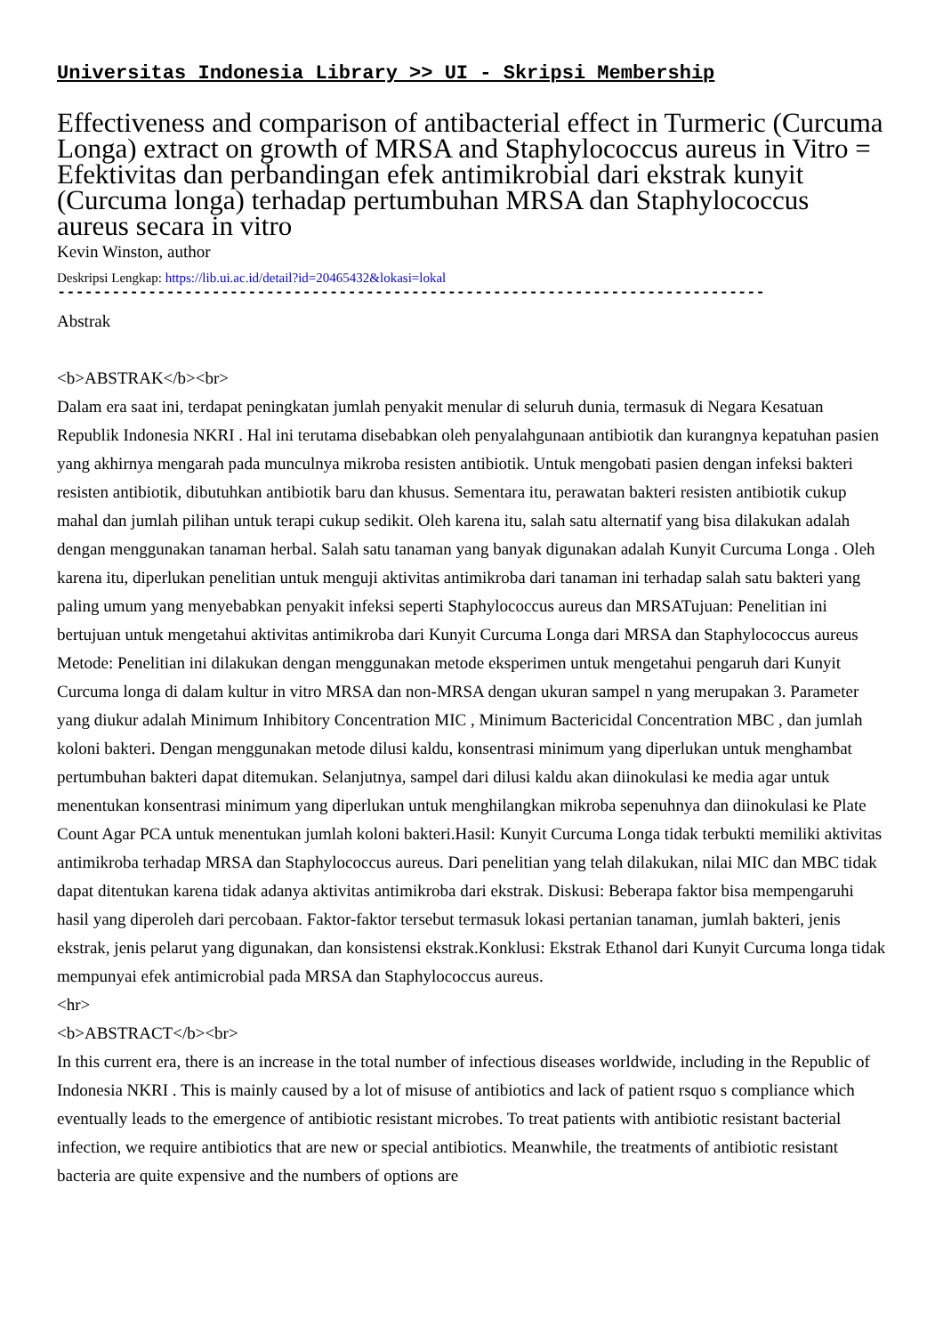Universitas Indonesia Library >> UI - Skripsi Membership
Effectiveness and comparison of antibacterial effect in Turmeric (Curcuma Longa) extract on growth of MRSA and Staphylococcus aureus in Vitro = Efektivitas dan perbandingan efek antimikrobial dari ekstrak kunyit (Curcuma longa) terhadap pertumbuhan MRSA dan Staphylococcus aureus secara in vitro
Kevin Winston, author
Deskripsi Lengkap: https://lib.ui.ac.id/detail?id=20465432&lokasi=lokal
------------------------------------------------------------------------------
Abstrak
<b>ABSTRAK</b><br>
Dalam era saat ini, terdapat peningkatan jumlah penyakit menular di seluruh dunia, termasuk di Negara Kesatuan Republik Indonesia NKRI . Hal ini terutama disebabkan oleh penyalahgunaan antibiotik dan kurangnya kepatuhan pasien yang akhirnya mengarah pada munculnya mikroba resisten antibiotik. Untuk mengobati pasien dengan infeksi bakteri resisten antibiotik, dibutuhkan antibiotik baru dan khusus. Sementara itu, perawatan bakteri resisten antibiotik cukup mahal dan jumlah pilihan untuk terapi cukup sedikit. Oleh karena itu, salah satu alternatif yang bisa dilakukan adalah dengan menggunakan tanaman herbal. Salah satu tanaman yang banyak digunakan adalah Kunyit Curcuma Longa . Oleh karena itu, diperlukan penelitian untuk menguji aktivitas antimikroba dari tanaman ini terhadap salah satu bakteri yang paling umum yang menyebabkan penyakit infeksi seperti Staphylococcus aureus dan MRSATujuan: Penelitian ini bertujuan untuk mengetahui aktivitas antimikroba dari Kunyit Curcuma Longa dari MRSA dan Staphylococcus aureus Metode: Penelitian ini dilakukan dengan menggunakan metode eksperimen untuk mengetahui pengaruh dari Kunyit Curcuma longa di dalam kultur in vitro MRSA dan non-MRSA dengan ukuran sampel n yang merupakan 3. Parameter yang diukur adalah Minimum Inhibitory Concentration MIC , Minimum Bactericidal Concentration MBC , dan jumlah koloni bakteri. Dengan menggunakan metode dilusi kaldu, konsentrasi minimum yang diperlukan untuk menghambat pertumbuhan bakteri dapat ditemukan. Selanjutnya, sampel dari dilusi kaldu akan diinokulasi ke media agar untuk menentukan konsentrasi minimum yang diperlukan untuk menghilangkan mikroba sepenuhnya dan diinokulasi ke Plate Count Agar PCA untuk menentukan jumlah koloni bakteri.Hasil: Kunyit Curcuma Longa tidak terbukti memiliki aktivitas antimikroba terhadap MRSA dan Staphylococcus aureus. Dari penelitian yang telah dilakukan, nilai MIC dan MBC tidak dapat ditentukan karena tidak adanya aktivitas antimikroba dari ekstrak. Diskusi: Beberapa faktor bisa mempengaruhi hasil yang diperoleh dari percobaan. Faktor-faktor tersebut termasuk lokasi pertanian tanaman, jumlah bakteri, jenis ekstrak, jenis pelarut yang digunakan, dan konsistensi ekstrak.Konklusi: Ekstrak Ethanol dari Kunyit Curcuma longa tidak mempunyai efek antimicrobial pada MRSA dan Staphylococcus aureus.
<hr>
<b>ABSTRACT</b><br>
In this current era, there is an increase in the total number of infectious diseases worldwide, including in the Republic of Indonesia NKRI . This is mainly caused by a lot of misuse of antibiotics and lack of patient rsquo s compliance which eventually leads to the emergence of antibiotic resistant microbes. To treat patients with antibiotic resistant bacterial infection, we require antibiotics that are new or special antibiotics. Meanwhile, the treatments of antibiotic resistant bacteria are quite expensive and the numbers of options are